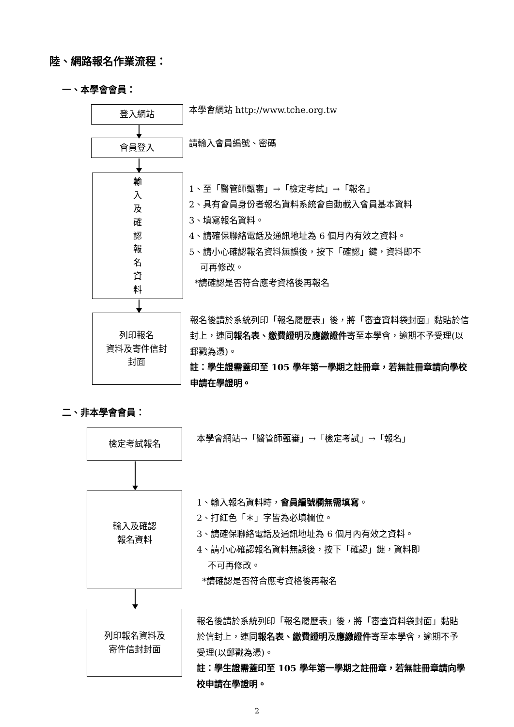陸、網路報名作業流程：
一、本學會會員：
登入網站
本學會網站 http://www.tche.org.tw
會員登入
請輸入會員編號、密碼
輸
入
及
確
認
報
名
資
料
1、至「醫管師甄審」→「檢定考試」→「報名」
2、具有會員身份者報名資料系統會自動載入會員基本資料
3、填寫報名資料。
4、請確保聯絡電話及通訊地址為 6 個月內有效之資料。
5、請小心確認報名資料無誤後，按下「確認」鍵，資料即不
可再修改。
*請確認是否符合應考資格後再報名
列印報名
資料及寄件信封
封面
報名後請於系統列印「報名履歷表」後，將「審查資料袋封面」黏貼於信封上，連同報名表、繳費證明及應繳證件寄至本學會，逾期不予受理(以郵戳為憑)。
註：學生證需蓋印至 105 學年第一學期之註冊章，若無註冊章請向學校申請在學證明。
二、非本學會會員：
檢定考試報名
本學會網站→「醫管師甄審」→「檢定考試」→「報名」
輸入及確認
報名資料
1、輸入報名資料時，會員編號欄無需填寫。
2、打紅色「＊」字皆為必填欄位。
3、請確保聯絡電話及通訊地址為 6 個月內有效之資料。
4、請小心確認報名資料無誤後，按下「確認」鍵，資料即
不可再修改。
*請確認是否符合應考資格後再報名
列印報名資料及
寄件信封封面
報名後請於系統列印「報名履歷表」後，將「審查資料袋封面」黏貼於信封上，連同報名表、繳費證明及應繳證件寄至本學會，逾期不予受理(以郵戳為憑)。
註：學生證需蓋印至 105 學年第一學期之註冊章，若無註冊章請向學校申請在學證明。
2